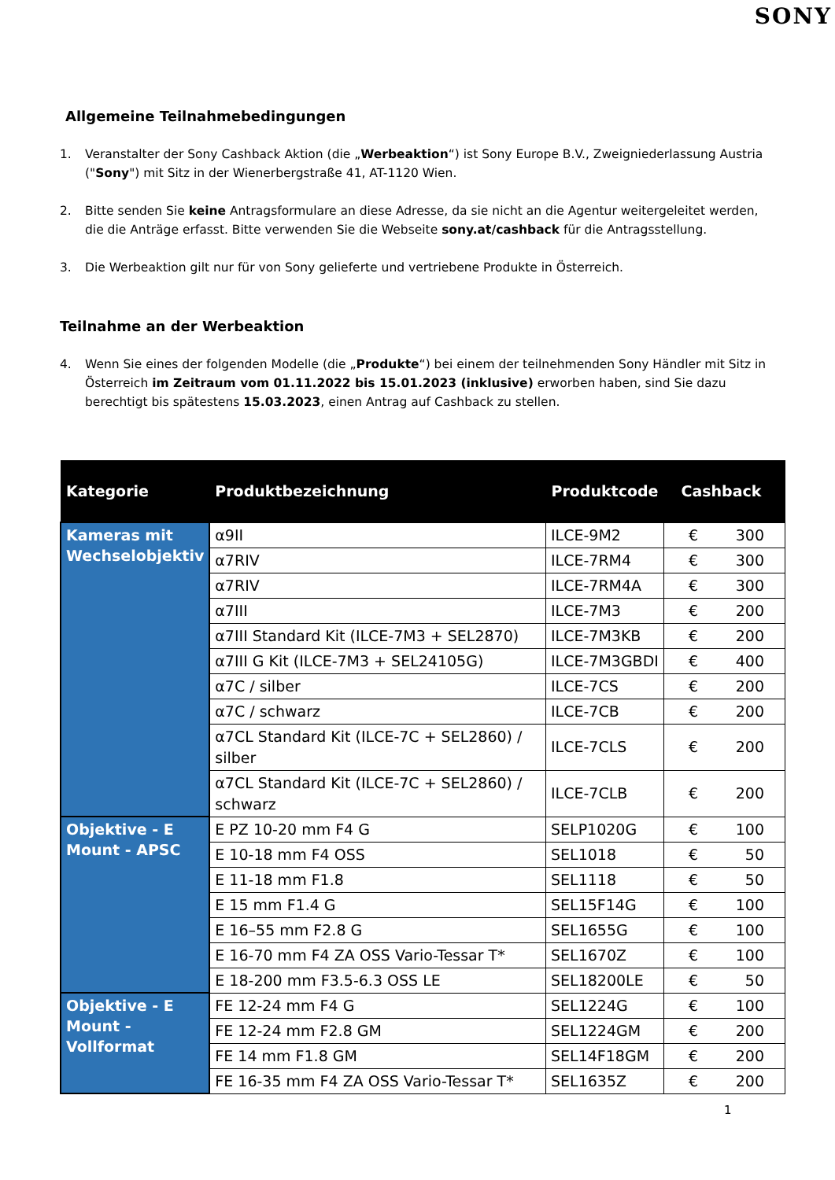SONY
Allgemeine Teilnahmebedingungen
1. Veranstalter der Sony Cashback Aktion (die „Werbeaktion“) ist Sony Europe B.V., Zweigniederlassung Austria ("Sony") mit Sitz in der Wienerbergstraße 41, AT-1120 Wien.
2. Bitte senden Sie keine Antragsformulare an diese Adresse, da sie nicht an die Agentur weitergeleitet werden, die die Anträge erfasst. Bitte verwenden Sie die Webseite sony.at/cashback für die Antragsstellung.
3. Die Werbeaktion gilt nur für von Sony gelieferte und vertriebene Produkte in Österreich.
Teilnahme an der Werbeaktion
4. Wenn Sie eines der folgenden Modelle (die „Produkte“) bei einem der teilnehmenden Sony Händler mit Sitz in Österreich im Zeitraum vom 01.11.2022 bis 15.01.2023 (inklusive) erworben haben, sind Sie dazu berechtigt bis spätestens 15.03.2023, einen Antrag auf Cashback zu stellen.
| Kategorie | Produktbezeichnung | Produktcode | Cashback |
| --- | --- | --- | --- |
| Kameras mit Wechselobjektiv | α9II | ILCE-9M2 | € 300 |
| | α7RIV | ILCE-7RM4 | € 300 |
| | α7RIV | ILCE-7RM4A | € 300 |
| | α7III | ILCE-7M3 | € 200 |
| | α7III Standard Kit (ILCE-7M3 + SEL2870) | ILCE-7M3KB | € 200 |
| | α7III G Kit (ILCE-7M3 + SEL24105G) | ILCE-7M3GBDI | € 400 |
| | α7C / silber | ILCE-7CS | € 200 |
| | α7C / schwarz | ILCE-7CB | € 200 |
| | α7CL Standard Kit (ILCE-7C + SEL2860) / silber | ILCE-7CLS | € 200 |
| | α7CL Standard Kit (ILCE-7C + SEL2860) / schwarz | ILCE-7CLB | € 200 |
| Objektive - E Mount - APSC | E PZ 10-20 mm F4 G | SELP1020G | € 100 |
| | E 10-18 mm F4 OSS | SEL1018 | € 50 |
| | E 11-18 mm F1.8 | SEL1118 | € 50 |
| | E 15 mm F1.4 G | SEL15F14G | € 100 |
| | E 16–55 mm F2.8 G | SEL1655G | € 100 |
| | E 16-70 mm F4 ZA OSS Vario-Tessar T* | SEL1670Z | € 100 |
| | E 18-200 mm F3.5-6.3 OSS LE | SEL18200LE | € 50 |
| Objektive - E Mount - Vollformat | FE 12-24 mm F4 G | SEL1224G | € 100 |
| | FE 12-24 mm F2.8 GM | SEL1224GM | € 200 |
| | FE 14 mm F1.8 GM | SEL14F18GM | € 200 |
| | FE 16-35 mm F4 ZA OSS Vario-Tessar T* | SEL1635Z | € 200 |
1